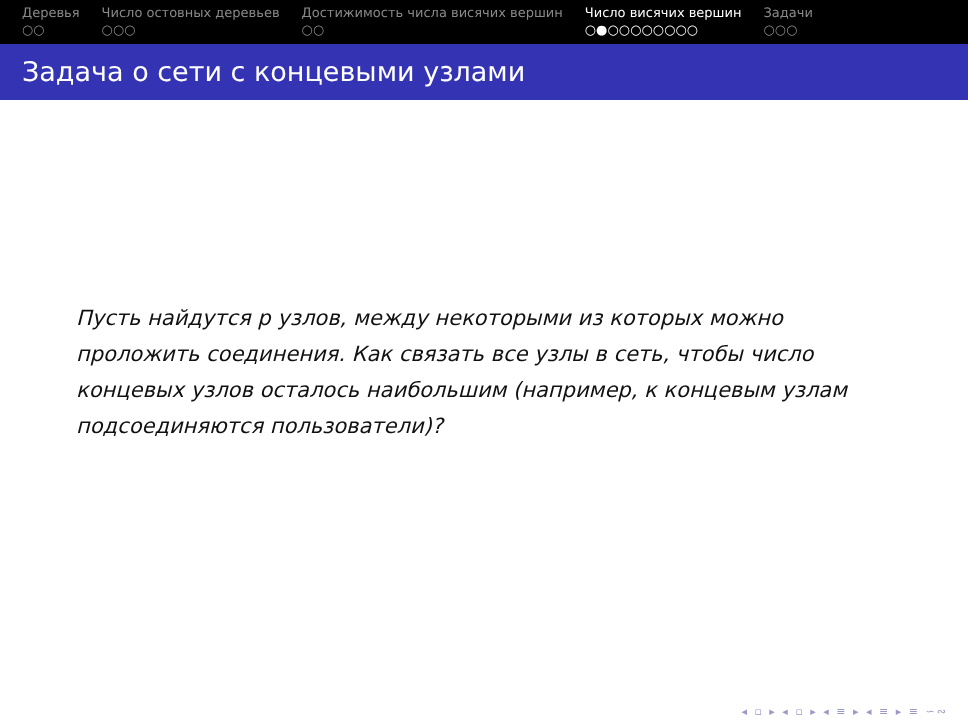Деревья
○○
Число остовных деревьев
○○○
Достижимость числа висячих вершин
○○
Число висячих вершин
○●○○○○○○○○
Задачи
○○○
Задача о сети с концевыми узлами
Пусть найдутся p узлов, между некоторыми из которых можно проложить соединения. Как связать все узлы в сеть, чтобы число концевых узлов осталось наибольшим (например, к концевым узлам подсоединяются пользователи)?
◂ ▫ ▸ ◂ ▫ ▸ ◂ ≡ ▸ ◂ ≡ ▸ ≡ ∽∾